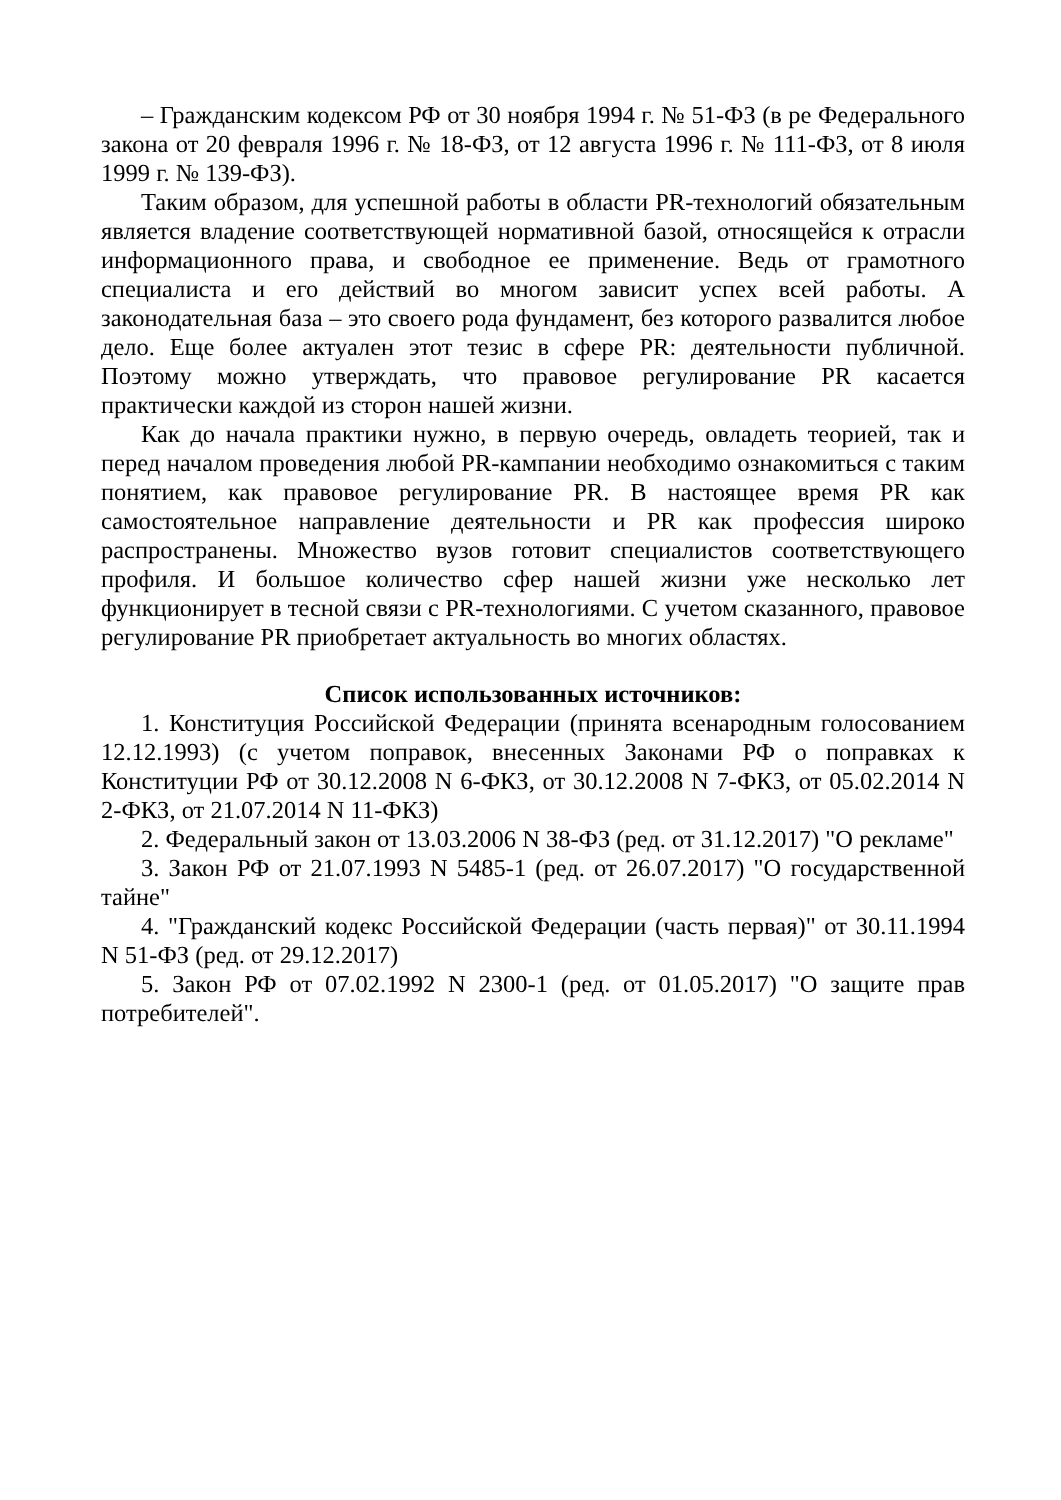– Гражданским кодексом РФ от 30 ноября 1994 г. № 51-ФЗ (в ре Федерального закона от 20 февраля 1996 г. № 18-ФЗ, от 12 августа 1996 г. № 111-ФЗ, от 8 июля 1999 г. № 139-ФЗ).
Таким образом, для успешной работы в области PR-технологий обязательным является владение соответствующей нормативной базой, относящейся к отрасли информационного права, и свободное ее применение. Ведь от грамотного специалиста и его действий во многом зависит успех всей работы. А законодательная база – это своего рода фундамент, без которого развалится любое дело. Еще более актуален этот тезис в сфере PR: деятельности публичной. Поэтому можно утверждать, что правовое регулирование PR касается практически каждой из сторон нашей жизни.
Как до начала практики нужно, в первую очередь, овладеть теорией, так и перед началом проведения любой PR-кампании необходимо ознакомиться с таким понятием, как правовое регулирование PR. В настоящее время PR как самостоятельное направление деятельности и PR как профессия широко распространены. Множество вузов готовит специалистов соответствующего профиля. И большое количество сфер нашей жизни уже несколько лет функционирует в тесной связи с PR-технологиями. С учетом сказанного, правовое регулирование PR приобретает актуальность во многих областях.
Список использованных источников:
1. Конституция Российской Федерации (принята всенародным голосованием 12.12.1993) (с учетом поправок, внесенных Законами РФ о поправках к Конституции РФ от 30.12.2008 N 6-ФКЗ, от 30.12.2008 N 7-ФКЗ, от 05.02.2014 N 2-ФКЗ, от 21.07.2014 N 11-ФКЗ)
2. Федеральный закон от 13.03.2006 N 38-ФЗ (ред. от 31.12.2017) "О рекламе"
3. Закон РФ от 21.07.1993 N 5485-1 (ред. от 26.07.2017) "О государственной тайне"
4. "Гражданский кодекс Российской Федерации (часть первая)" от 30.11.1994 N 51-ФЗ (ред. от 29.12.2017)
5. Закон РФ от 07.02.1992 N 2300-1 (ред. от 01.05.2017) "О защите прав потребителей".